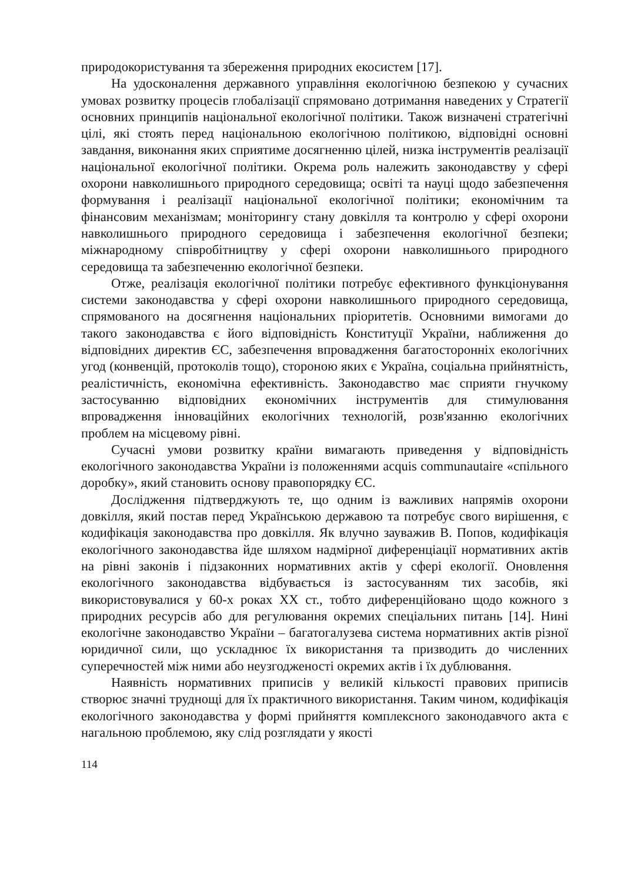природокористування та збереження природних екосистем [17].
На удосконалення державного управління екологічною безпекою у сучасних умовах розвитку процесів глобалізації спрямовано дотримання наведених у Стратегії основних принципів національної екологічної політики. Також визначені стратегічні цілі, які стоять перед національною екологічною політикою, відповідні основні завдання, виконання яких сприятиме досягненню цілей, низка інструментів реалізації національної екологічної політики. Окрема роль належить законодавству у сфері охорони навколишнього природного середовища; освіті та науці щодо забезпечення формування і реалізації національної екологічної політики; економічним та фінансовим механізмам; моніторингу стану довкілля та контролю у сфері охорони навколишнього природного середовища і забезпечення екологічної безпеки; міжнародному співробітництву у сфері охорони навколишнього природного середовища та забезпеченню екологічної безпеки.
Отже, реалізація екологічної політики потребує ефективного функціонування системи законодавства у сфері охорони навколишнього природного середовища, спрямованого на досягнення національних пріоритетів. Основними вимогами до такого законодавства є його відповідність Конституції України, наближення до відповідних директив ЄС, забезпечення впровадження багатосторонніх екологічних угод (конвенцій, протоколів тощо), стороною яких є Україна, соціальна прийнятність, реалістичність, економічна ефективність. Законодавство має сприяти гнучкому застосуванню відповідних економічних інструментів для стимулювання впровадження інноваційних екологічних технологій, розв'язанню екологічних проблем на місцевому рівні.
Сучасні умови розвитку країни вимагають приведення у відповідність екологічного законодавства України із положеннями acquis communautaire «спільного доробку», який становить основу правопорядку ЄС.
Дослідження підтверджують те, що одним із важливих напрямів охорони довкілля, який постав перед Українською державою та потребує свого вирішення, є кодифікація законодавства про довкілля. Як влучно зауважив В. Попов, кодифікація екологічного законодавства йде шляхом надмірної диференціації нормативних актів на рівні законів і підзаконних нормативних актів у сфері екології. Оновлення екологічного законодавства відбувається із застосуванням тих засобів, які використовувалися у 60-х роках XX ст., тобто диференційовано щодо кожного з природних ресурсів або для регулювання окремих спеціальних питань [14]. Нині екологічне законодавство України – багатогалузева система нормативних актів різної юридичної сили, що ускладнює їх використання та призводить до численних суперечностей між ними або неузгодженості окремих актів і їх дублювання.
Наявність нормативних приписів у великій кількості правових приписів створює значні труднощі для їх практичного використання. Таким чином, кодифікація екологічного законодавства у формі прийняття комплексного законодавчого акта є нагальною проблемою, яку слід розглядати у якості
114